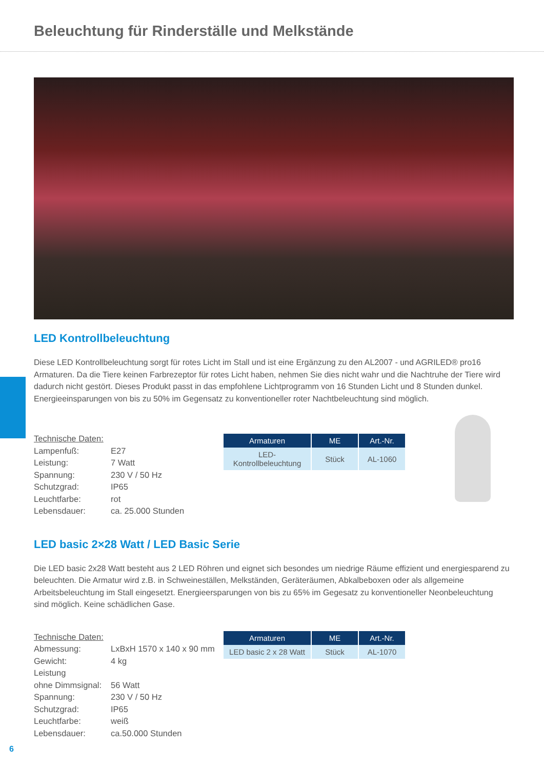Beleuchtung für Rinderställe und Melkstände
LED Kontrollbeleuchtung
Diese LED Kontrollbeleuchtung sorgt für rotes Licht im Stall und ist eine Ergänzung zu den AL2007 - und AGRILED® pro16 Armaturen. Da die Tiere keinen Farbrezeptor für rotes Licht haben, nehmen Sie dies nicht wahr und die Nachtruhe der Tiere wird dadurch nicht gestört. Dieses Produkt passt in das empfohlene Lichtprogramm von 16 Stunden Licht und 8 Stunden dunkel.
Energieeinsparungen von bis zu 50% im Gegensatz zu konventioneller roter Nachtbeleuchtung sind möglich.
Technische Daten:
| Lampenfuß: | E27 |
| Leistung: | 7 Watt |
| Spannung: | 230 V / 50 Hz |
| Schutzgrad: | IP65 |
| Leuchtfarbe: | rot |
| Lebensdauer: | ca. 25.000 Stunden |
| Armaturen | ME | Art.-Nr. |
| --- | --- | --- |
| LED-Kontrollbeleuchtung | Stück | AL-1060 |
LED basic 2×28 Watt / LED Basic Serie
Die LED basic 2x28 Watt besteht aus 2 LED Röhren und eignet sich besondes um niedrige Räume effizient und energiesparend zu beleuchten. Die Armatur wird z.B. in Schweineställen, Melkständen, Geräteräumen, Abkalbeboxen oder als allgemeine Arbeitsbeleuchtung im Stall eingesetzt. Energieersparungen von bis zu 65% im Gegesatz zu konventioneller Neonbeleuchtung sind möglich. Keine schädlichen Gase.
Technische Daten:
| Abmessung: | LxBxH 1570 x 140 x 90 mm |
| Gewicht: | 4 kg |
| Leistung ohne Dimmsignal: | 56 Watt |
| Spannung: | 230 V / 50 Hz |
| Schutzgrad: | IP65 |
| Leuchtfarbe: | weiß |
| Lebensdauer: | ca.50.000 Stunden |
| Armaturen | ME | Art.-Nr. |
| --- | --- | --- |
| LED basic 2 x 28 Watt | Stück | AL-1070 |
6